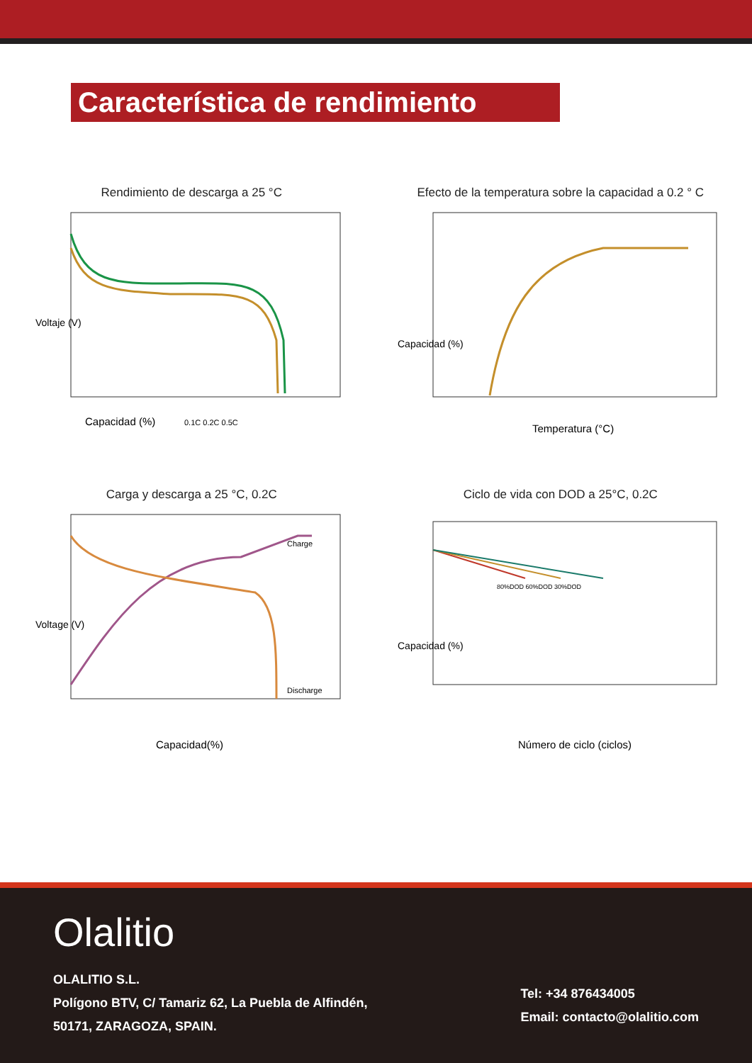Característica de rendimiento
Rendimiento de descarga a 25 °C
Voltaje (V)
Capacidad (%)
0.1C 0.2C 0.5C
Efecto de la temperatura sobre la capacidad a 0.2 ° C
Capacidad (%)
Temperatura (°C)
Carga y descarga a 25 °C, 0.2C
Charge
Discharge
Voltage (V)
Capacidad(%)
Ciclo de vida con DOD a 25°C, 0.2C
80%DOD 60%DOD 30%DOD
Capacidad (%)
Número de ciclo (ciclos)
Olalitio
OLALITIO S.L.
Polígono BTV, C/ Tamariz 62, La Puebla de Alfindén,
50171, ZARAGOZA, SPAIN.
Tel: +34 876434005
Email: contacto@olalitio.com